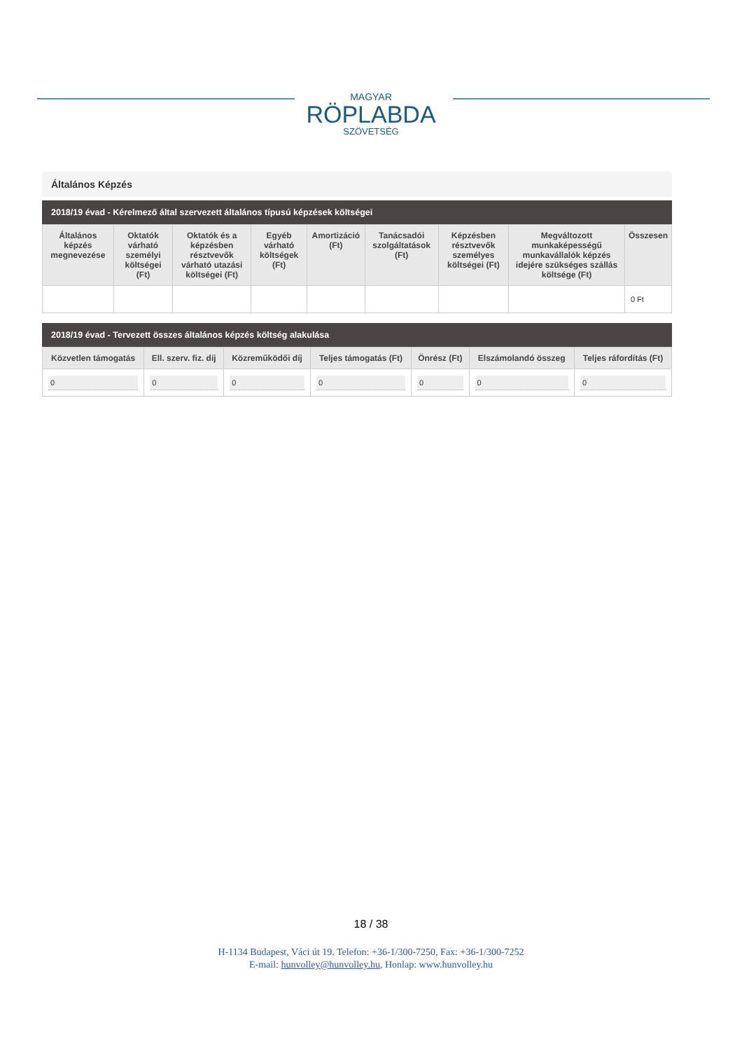MAGYAR
RÖPLABDA
SZÖVETSÉG
Általános Képzés
2018/19 évad - Kérelmező által szervezett általános típusú képzések költségei
| Általános képzés megnevezése | Oktatók várható személyi költségei (Ft) | Oktatók és a képzésben résztvevők várható utazási költségei (Ft) | Egyéb várható költségek (Ft) | Amortizáció (Ft) | Tanácsadói szolgáltatások (Ft) | Képzésben résztvevők személyes költségei (Ft) | Megváltozott munkaképességű munkavállalók képzés idejére szükséges szállás költsége (Ft) | Összesen |
| --- | --- | --- | --- | --- | --- | --- | --- | --- |
| | | | | | | | | 0 Ft |
2018/19 évad - Tervezett összes általános képzés költség alakulása
| Közvetlen támogatás | Ell. szerv. fiz. díj | Közreműködői díj | Teljes támogatás (Ft) | Önrész (Ft) | Elszámolandó összeg | Teljes ráfordítás (Ft) |
| --- | --- | --- | --- | --- | --- | --- |
| 0 | 0 | 0 | 0 | 0 | 0 | 0 |
18 / 38
H-1134 Budapest, Váci út 19. Telefon: +36-1/300-7250, Fax: +36-1/300-7252
E-mail: hunvolley@hunvolley.hu, Honlap: www.hunvolley.hu